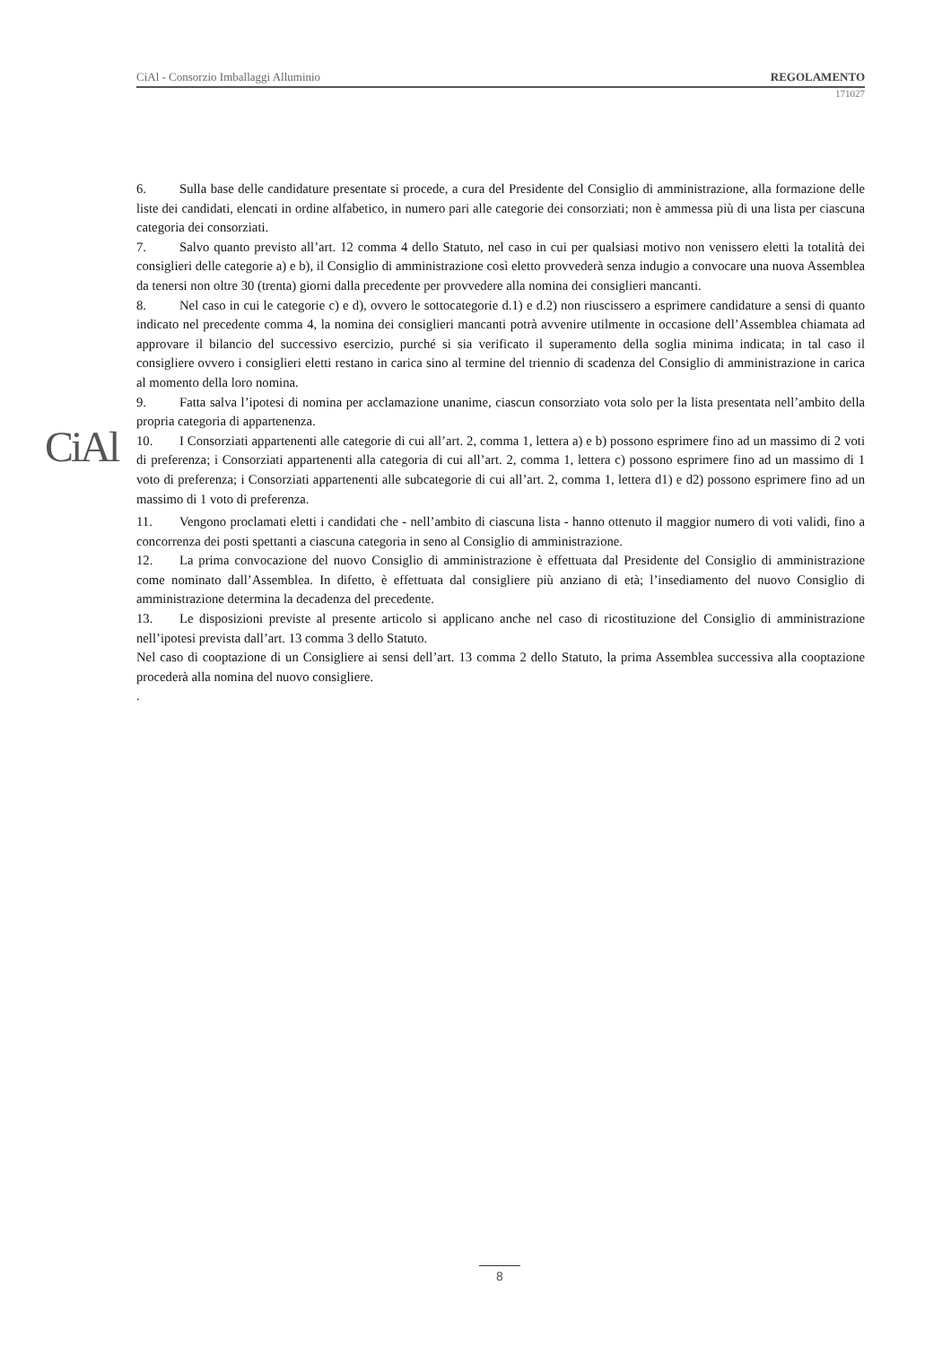CiAl - Consorzio Imballaggi Alluminio REGOLAMENTO
171027
CiAl
6. Sulla base delle candidature presentate si procede, a cura del Presidente del Consiglio di amministrazione, alla formazione delle liste dei candidati, elencati in ordine alfabetico, in numero pari alle categorie dei consorziati; non è ammessa più di una lista per ciascuna categoria dei consorziati.
7. Salvo quanto previsto all’art. 12 comma 4 dello Statuto, nel caso in cui per qualsiasi motivo non venissero eletti la totalità dei consiglieri delle categorie a) e b), il Consiglio di amministrazione così eletto provvederà senza indugio a convocare una nuova Assemblea da tenersi non oltre 30 (trenta) giorni dalla precedente per provvedere alla nomina dei consiglieri mancanti.
8. Nel caso in cui le categorie c) e d), ovvero le sottocategorie d.1) e d.2) non riuscissero a esprimere candidature a sensi di quanto indicato nel precedente comma 4, la nomina dei consiglieri mancanti potrà avvenire utilmente in occasione dell’Assemblea chiamata ad approvare il bilancio del successivo esercizio, purché si sia verificato il superamento della soglia minima indicata; in tal caso il consigliere ovvero i consiglieri eletti restano in carica sino al termine del triennio di scadenza del Consiglio di amministrazione in carica al momento della loro nomina.
9. Fatta salva l’ipotesi di nomina per acclamazione unanime, ciascun consorziato vota solo per la lista presentata nell’ambito della propria categoria di appartenenza.
10. I Consorziati appartenenti alle categorie di cui all’art. 2, comma 1, lettera a) e b) possono esprimere fino ad un massimo di 2 voti di preferenza; i Consorziati appartenenti alla categoria di cui all’art. 2, comma 1, lettera c) possono esprimere fino ad un massimo di 1 voto di preferenza; i Consorziati appartenenti alle subcategorie di cui all’art. 2, comma 1, lettera d1) e d2) possono esprimere fino ad un massimo di 1 voto di preferenza.
11. Vengono proclamati eletti i candidati che - nell’ambito di ciascuna lista - hanno ottenuto il maggior numero di voti validi, fino a concorrenza dei posti spettanti a ciascuna categoria in seno al Consiglio di amministrazione.
12. La prima convocazione del nuovo Consiglio di amministrazione è effettuata dal Presidente del Consiglio di amministrazione come nominato dall’Assemblea. In difetto, è effettuata dal consigliere più anziano di età; l’insediamento del nuovo Consiglio di amministrazione determina la decadenza del precedente.
13. Le disposizioni previste al presente articolo si applicano anche nel caso di ricostituzione del Consiglio di amministrazione nell’ipotesi prevista dall’art. 13 comma 3 dello Statuto.
Nel caso di cooptazione di un Consigliere ai sensi dell’art. 13 comma 2 dello Statuto, la prima Assemblea successiva alla cooptazione procederà alla nomina del nuovo consigliere.
.
8